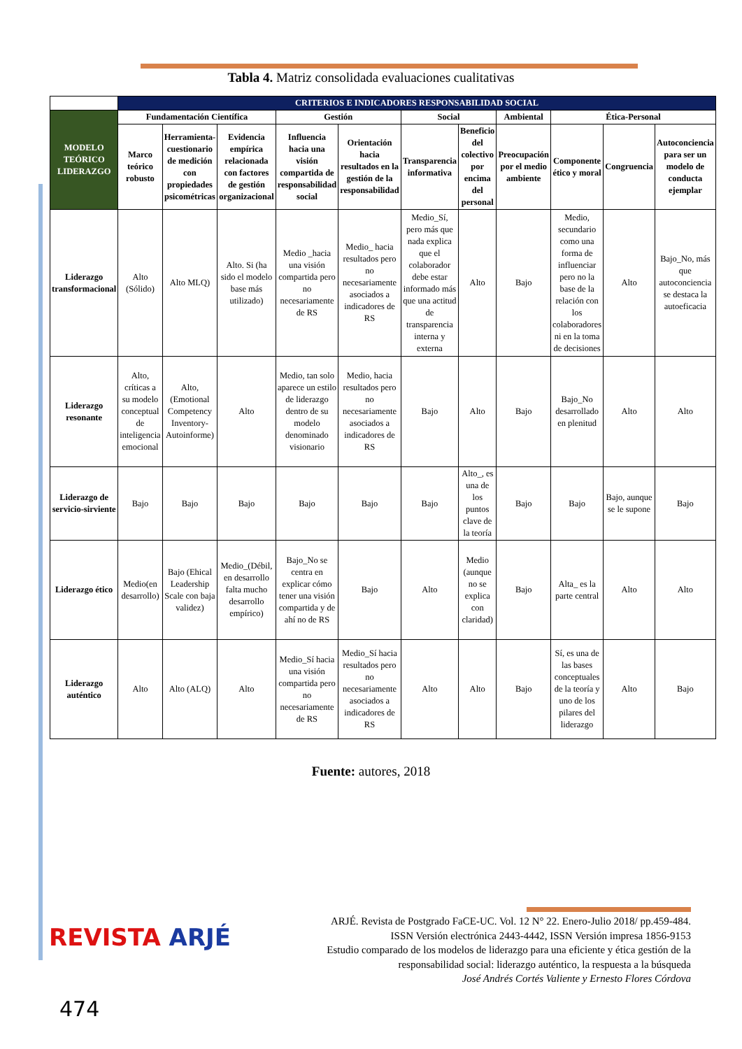Tabla 4. Matriz consolidada evaluaciones cualitativas
| | CRITERIOS E INDICADORES RESPONSABILIDAD SOCIAL | | | | | | | | | | |
| MODELO TEÓRICO LIDERAZGO | Fundamentación Científica | | | Gestión | | Social | | Ambiental | Ética-Personal | | |
| | Marco teórico robusto | Herramienta-cuestionario de medición con propiedades psicométricas | Evidencia empírica relacionada con factores de gestión organizacional | Influencia hacia una visión compartida de responsabilidad social | Orientación hacia resultados en la gestión de la responsabilidad | Transparencia informativa | Beneficio del colectivo por encima del personal | Preocupación por el medio ambiente | Componente ético y moral | Congruencia | Autoconciencia para ser un modelo de conducta ejemplar |
| Liderazgo transformacional | Alto (Sólido) | Alto MLQ) | Alto. Si (ha sido el modelo base más utilizado) | Medio _hacia una visión compartida pero no necesariamente de RS | Medio_ hacia resultados pero no necesariamente asociados a indicadores de RS | Medio_Sí, pero más que nada explica que el colaborador debe estar informado más que una actitud de transparencia interna y externa | Alto | Bajo | Medio, secundario como una forma de influenciar pero no la base de la relación con los colaboradores ni en la toma de decisiones | Alto | Bajo_No, más que autoconciencia se destaca la autoeficacia |
| Liderazgo resonante | Alto, críticas a su modelo conceptual de inteligencia emocional | Alto, (Emotional Competency Inventory-Autoinforme) | Alto | Medio, tan solo aparece un estilo de liderazgo dentro de su modelo denominado visionario | Medio, hacia resultados pero no necesariamente asociados a indicadores de RS | Bajo | Alto | Bajo | Bajo_No desarrollado en plenitud | Alto | Alto |
| Liderazgo de servicio-sirviente | Bajo | Bajo | Bajo | Bajo | Bajo | Bajo | Alto_, es una de los puntos clave de la teoría | Bajo | Bajo | Bajo, aunque se le supone | Bajo |
| Liderazgo ético | Medio(en desarrollo) | Bajo (Ehical Leadership Scale con baja validez) | Medio_(Débil, en desarrollo falta mucho desarrollo empírico) | Bajo_No se centra en explicar cómo tener una visión compartida y de ahí no de RS | Bajo | Alto | Medio (aunque no se explica con claridad) | Bajo | Alta_ es la parte central | Alto | Alto |
| Liderazgo auténtico | Alto | Alto (ALQ) | Alto | Medio_Sí hacia una visión compartida pero no necesariamente de RS | Medio_Sí hacia resultados pero no necesariamente asociados a indicadores de RS | Alto | Alto | Bajo | Sí, es una de las bases conceptuales de la teoría y uno de los pilares del liderazgo | Alto | Bajo |
Fuente: autores, 2018
REVISTA ARJÉ
ARJÉ. Revista de Postgrado FaCE-UC. Vol. 12 N° 22. Enero-Julio 2018/ pp.459-484.
ISSN Versión electrónica 2443-4442, ISSN Versión impresa 1856-9153
Estudio comparado de los modelos de liderazgo para una eficiente y ética gestión de la
responsabilidad social: liderazgo auténtico, la respuesta a la búsqueda
José Andrés Cortés Valiente y Ernesto Flores Córdova
474